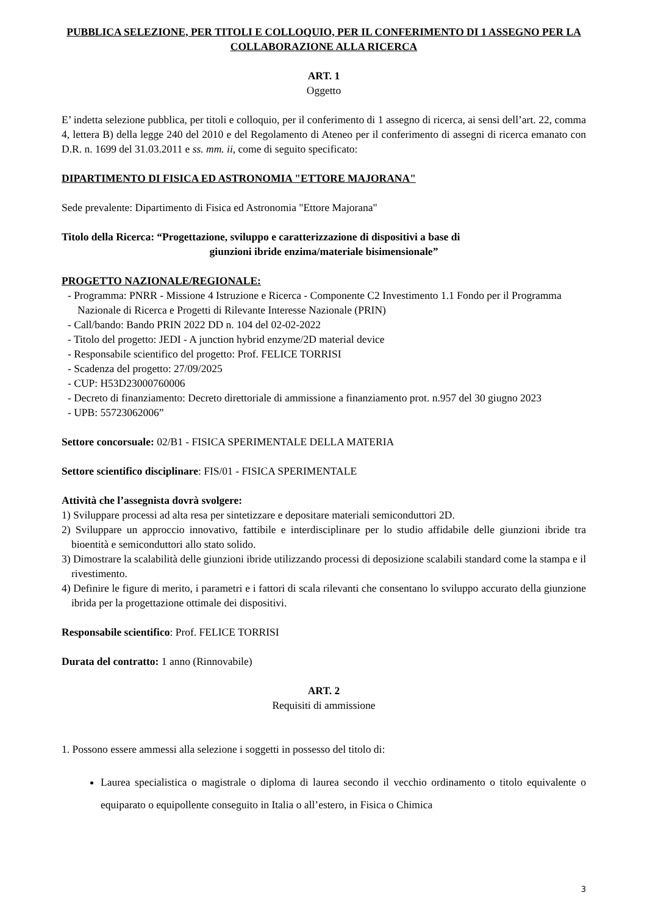PUBBLICA SELEZIONE, PER TITOLI E COLLOQUIO, PER IL CONFERIMENTO DI 1 ASSEGNO PER LA COLLABORAZIONE ALLA RICERCA
ART. 1
Oggetto
E’ indetta selezione pubblica, per titoli e colloquio, per il conferimento di 1 assegno di ricerca, ai sensi dell’art. 22, comma 4, lettera B) della legge 240 del 2010 e del Regolamento di Ateneo per il conferimento di assegni di ricerca emanato con D.R. n. 1699 del 31.03.2011 e ss. mm. ii, come di seguito specificato:
DIPARTIMENTO DI FISICA ED ASTRONOMIA "ETTORE MAJORANA"
Sede prevalente: Dipartimento di Fisica ed Astronomia "Ettore Majorana"
Titolo della Ricerca: “Progettazione, sviluppo e caratterizzazione di dispositivi a base di
giunzioni ibride enzima/materiale bisimensionale”
PROGETTO NAZIONALE/REGIONALE:
- Programma: PNRR - Missione 4 Istruzione e Ricerca - Componente C2 Investimento 1.1 Fondo per il Programma Nazionale di Ricerca e Progetti di Rilevante Interesse Nazionale (PRIN)
- Call/bando: Bando PRIN 2022 DD n. 104 del 02-02-2022
- Titolo del progetto: JEDI - A junction hybrid enzyme/2D material device
- Responsabile scientifico del progetto: Prof. FELICE TORRISI
- Scadenza del progetto: 27/09/2025
- CUP: H53D23000760006
- Decreto di finanziamento: Decreto direttoriale di ammissione a finanziamento prot. n.957 del 30 giugno 2023
- UPB: 55723062006”
Settore concorsuale: 02/B1 - FISICA SPERIMENTALE DELLA MATERIA
Settore scientifico disciplinare: FIS/01 - FISICA SPERIMENTALE
Attività che l’assegnista dovrà svolgere:
1) Sviluppare processi ad alta resa per sintetizzare e depositare materiali semiconduttori 2D.
2) Sviluppare un approccio innovativo, fattibile e interdisciplinare per lo studio affidabile delle giunzioni ibride tra bioentità e semiconduttori allo stato solido.
3) Dimostrare la scalabilità delle giunzioni ibride utilizzando processi di deposizione scalabili standard come la stampa e il rivestimento.
4) Definire le figure di merito, i parametri e i fattori di scala rilevanti che consentano lo sviluppo accurato della giunzione ibrida per la progettazione ottimale dei dispositivi.
Responsabile scientifico: Prof. FELICE TORRISI
Durata del contratto: 1 anno (Rinnovabile)
ART. 2
Requisiti di ammissione
1. Possono essere ammessi alla selezione i soggetti in possesso del titolo di:
Laurea specialistica o magistrale o diploma di laurea secondo il vecchio ordinamento o titolo equivalente o equiparato o equipollente conseguito in Italia o all’estero, in Fisica o Chimica
3